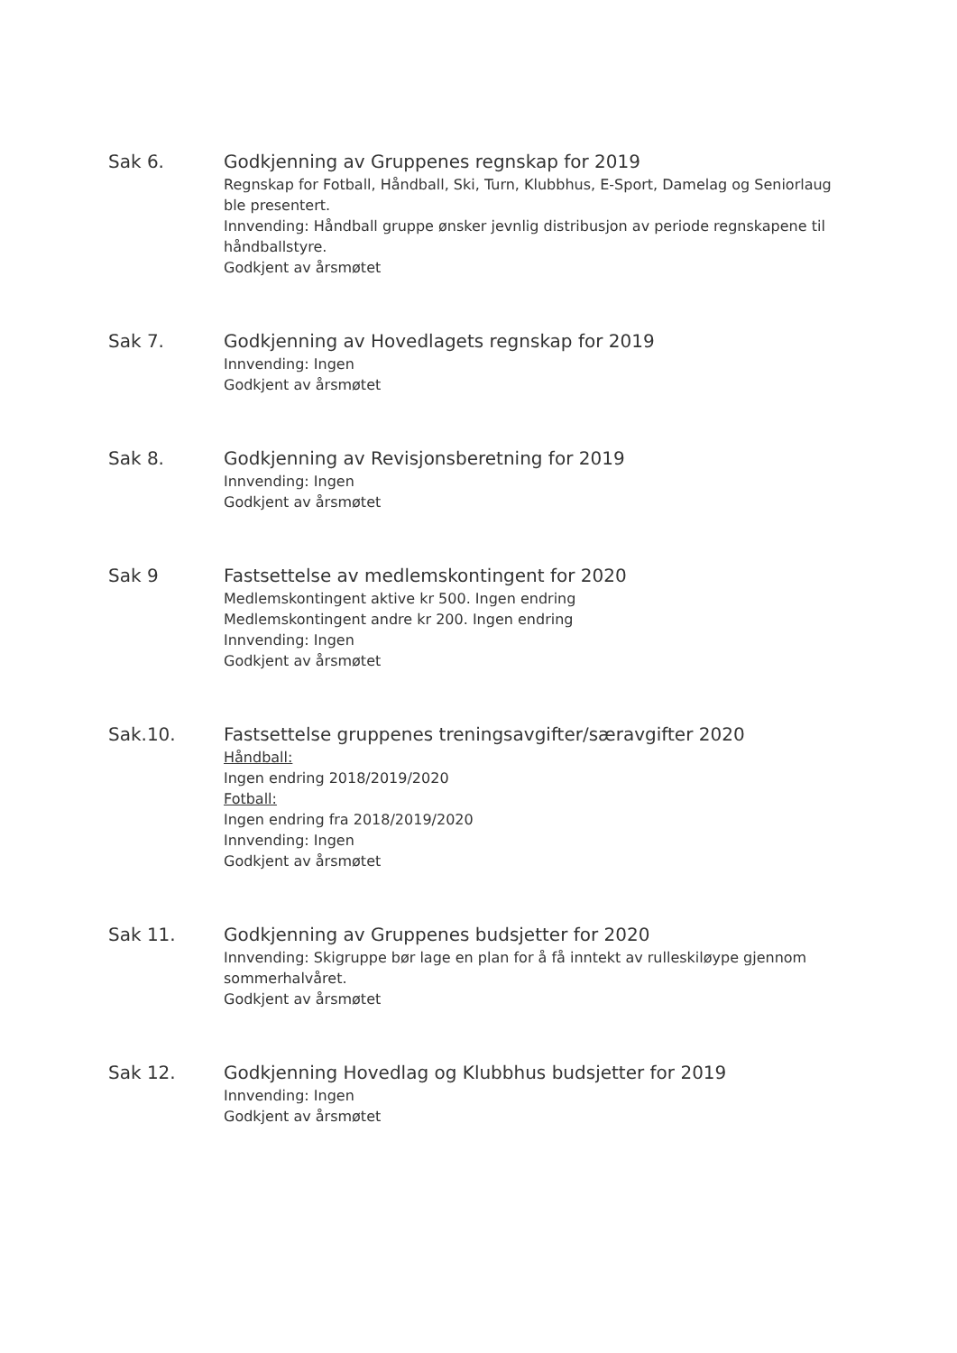Sak 6.
Godkjenning av Gruppenes regnskap for 2019
Regnskap for Fotball, Håndball, Ski, Turn, Klubbhus, E-Sport, Damelag og Seniorlaug ble presentert.
Innvending: Håndball gruppe ønsker jevnlig distribusjon av periode regnskapene til håndballstyre.
Godkjent av årsmøtet
Sak 7.
Godkjenning av Hovedlagets regnskap for 2019
Innvending: Ingen
Godkjent av årsmøtet
Sak 8.
Godkjenning av Revisjonsberetning for 2019
Innvending: Ingen
Godkjent av årsmøtet
Sak 9
Fastsettelse av medlemskontingent for 2020
Medlemskontingent aktive kr 500. Ingen endring
Medlemskontingent andre kr 200. Ingen endring
Innvending: Ingen
Godkjent av årsmøtet
Sak.10.
Fastsettelse gruppenes treningsavgifter/særavgifter 2020
Håndball:
Ingen endring 2018/2019/2020
Fotball:
Ingen endring fra 2018/2019/2020
Innvending: Ingen
Godkjent av årsmøtet
Sak 11.
Godkjenning av Gruppenes budsjetter for 2020
Innvending: Skigruppe bør lage en plan for å få inntekt av rulleskiløype gjennom sommerhalvåret.
Godkjent av årsmøtet
Sak 12.
Godkjenning Hovedlag og Klubbhus budsjetter for 2019
Innvending: Ingen
Godkjent av årsmøtet